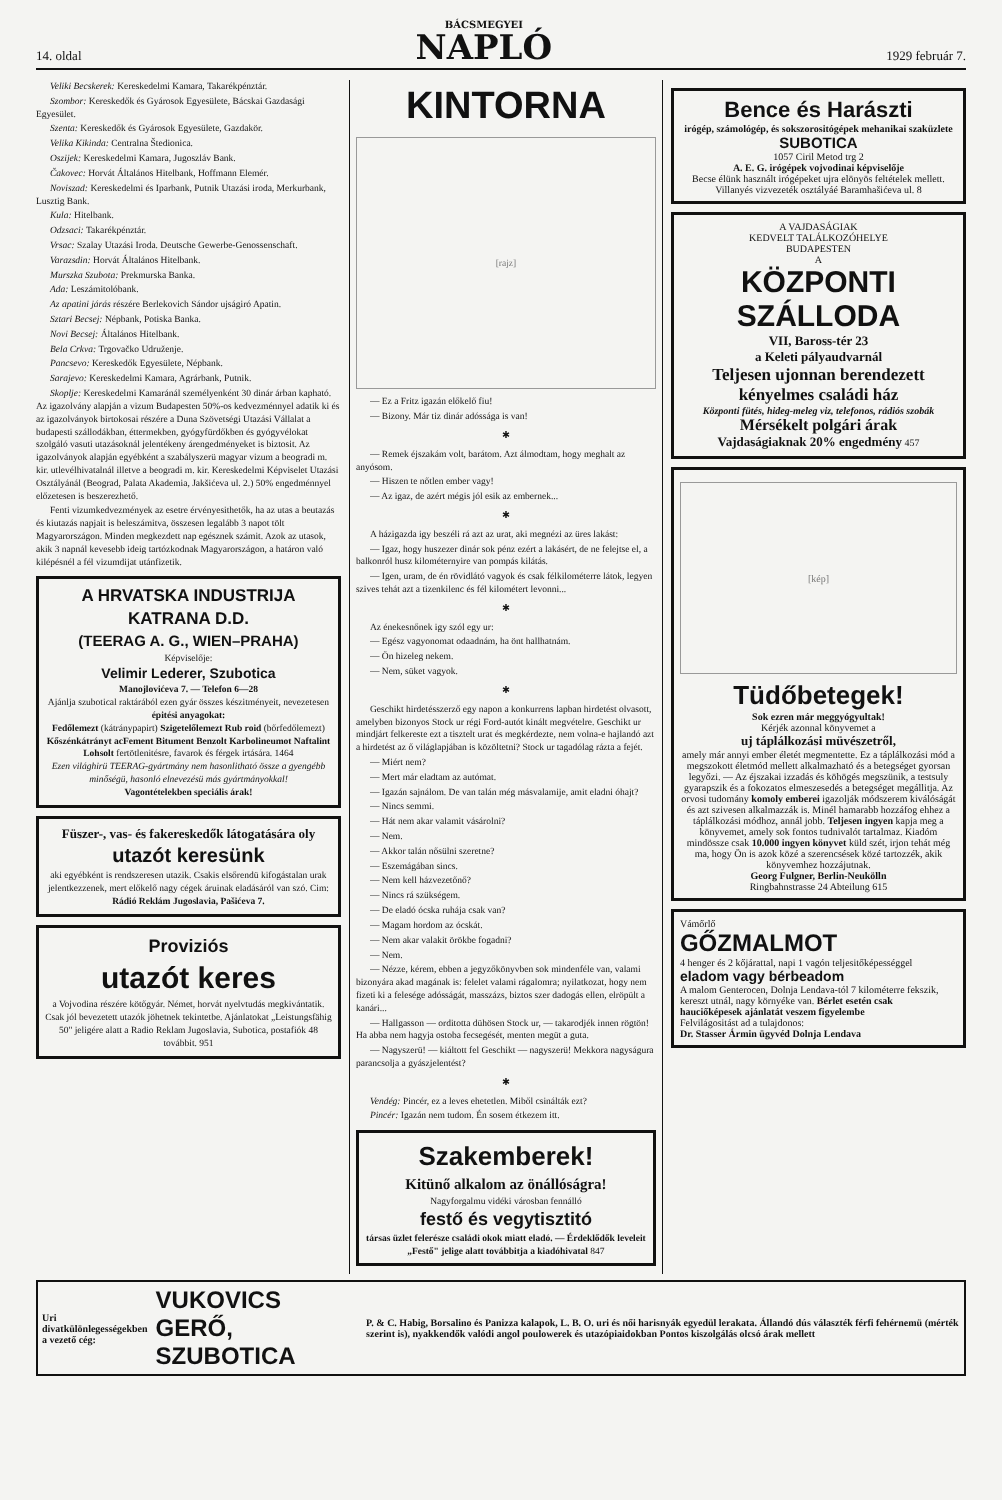14. oldal
BÁCSMEGYEI
NAPLÓ
1929 február 7.
Veliki Becskerek: Kereskedelmi Kamara, Takarékpénztár.
Szombor: Kereskedők és Gyárosok Egyesülete, Bácskai Gazdasági Egyesület.
Szenta: Kereskedők és Gyárosok Egyesülete, Gazdakör.
Velika Kikinda: Centralna Štedionica.
Oszijek: Kereskedelmi Kamara, Jugoszláv Bank.
Čakovec: Horvát Általános Hitelbank, Hoffmann Elemér.
Noviszad: Kereskedelmi és Iparbank, Putnik Utazási iroda, Merkurbank, Lusztig Bank.
Kula: Hitelbank.
Odzsaci: Takarékpénztár.
Vrsac: Szalay Utazási Iroda. Deutsche Gewerbe-Genossenschaft.
Varazsdin: Horvát Általános Hitelbank.
Murszka Szubota: Prekmurska Banka.
Ada: Leszámitolóbank.
Az apatini járás részére Berlekovich Sándor ujságiró Apatin.
Sztari Becsej: Népbank, Potiska Banka.
Novi Becsej: Általános Hitelbank.
Bela Crkva: Trgovačko Udruženje.
Pancsevo: Kereskedők Egyesülete, Népbank.
Sarajevo: Kereskedelmi Kamara, Agrárbank, Putnik.
Skoplje: Kereskedelmi Kamaránál személyenként 30 dinár árban kapható. Az igazolvány alapján a vizum Budapesten 50%-os kedvezménnyel adatik ki és az igazolványok birtokosai részére a Duna Szövetségi Utazási Vállalat a budapesti szállodákban, éttermekben, gyógyfürdőkben és gyógyvélokat szolgáló vasuti utazásoknál jelentékeny árengedményeket is biztosit. Az igazolványok alapján egyébként a szabályszerü magyar vizum a beogradi m. kir. utlevélhivatalnál illetve a beogradi m. kir. Kereskedelmi Képviselet Utazási Osztályánál (Beograd, Palata Akademia, Jakšićeva ul. 2.) 50% engedménnyel előzetesen is beszerezhető.
Fenti vizumkedvezmények az esetre érvényesithetők, ha az utas a beutazás és kiutazás napjait is beleszámitva, összesen legalább 3 napot tölt Magyarországon. Minden megkezdett nap egésznek számit. Azok az utasok, akik 3 napnál kevesebb ideig tartózkodnak Magyarországon, a határon való kilépésnél a fél vizumdijat utánfizetik.
A HRVATSKA INDUSTRIJA KATRANA D.D.
(TEERAG A. G., WIEN–PRAHA)
Képviselője:
Velimir Lederer, Szubotica
Manojlovićeva 7. — Telefon 6—28
Ajánlja szubotical raktárából ezen gyár összes készitményeit, nevezetesen épitési anyagokat:
Fedőlemezt (kátránypapirt) Szigetelőlemezt Rub roid (bőrfedőlemezt) Kőszénkátrányt acFement Bitument Benzolt Karbolineumot Naftalint Lohsolt fertötlenitésre, favarok és férgek irtására. 1464
Ezen világhirü TEERAG-gyártmány nem hasonlitható össze a gyengébb minőségü, hasonló elnevezésü más gyártmányokkal!
Vagontételekben speciális árak!
Füszer-, vas- és fakereskedők látogatására oly
utazót keresünk
aki egyébként is rendszeresen utazik. Csakis elsőrendü kifogástalan urak jelentkezzenek, mert előkelő nagy cégek áruinak eladásáról van szó. Cim: Rádió Reklám Jugoslavia, Pašićeva 7.
Proviziós
utazót keres
a Vojvodina részére kötőgyár. Német, horvát nyelvtudás megkivántatik. Csak jól bevezetett utazók jöhetnek tekintetbe. Ajánlatokat „Leistungsfähig 50" jeligére alatt a Radio Reklam Jugoslavia, Subotica, postafiók 48 továbbit. 951
KINTORNA
[rajz]
— Ez a Fritz igazán előkelő fiu!
— Bizony. Már tiz dinár adóssága is van!
✱
— Remek éjszakám volt, barátom. Azt álmodtam, hogy meghalt az anyósom.
— Hiszen te nőtlen ember vagy!
— Az igaz, de azért mégis jól esik az embernek...
✱
A házigazda igy beszéli rá azt az urat, aki megnézi az üres lakást:
— Igaz, hogy huszezer dinár sok pénz ezért a lakásért, de ne felejtse el, a balkonról husz kilométernyire van pompás kilátás.
— Igen, uram, de én rövidlátó vagyok és csak félkilométerre látok, legyen szives tehát azt a tizenkilenc és fél kilométert levonni...
✱
Az énekesnőnek igy szól egy ur:
— Egész vagyonomat odaadnám, ha önt hallhatnám.
— Ön hizeleg nekem.
— Nem, süket vagyok.
✱
Geschikt hirdetésszerző egy napon a konkurrens lapban hirdetést olvasott, amelyben bizonyos Stock ur régi Ford-autót kinált megvételre. Geschikt ur mindjárt felkereste ezt a tisztelt urat és megkérdezte, nem volna-e hajlandó azt a hirdetést az ő világlapjában is közöltetni? Stock ur tagadólag rázta a fejét.
— Miért nem?
— Mert már eladtam az autómat.
— Igazán sajnálom. De van talán még másvalamije, amit eladni óhajt?
— Nincs semmi.
— Hát nem akar valamit vásárolni?
— Nem.
— Akkor talán nősülni szeretne?
— Eszemágában sincs.
— Nem kell házvezetőnő?
— Nincs rá szükségem.
— De eladó ócska ruhája csak van?
— Magam hordom az ócskát.
— Nem akar valakit örökbe fogadni?
— Nem.
— Nézze, kérem, ebben a jegyzőkönyvben sok mindenféle van, valami bizonyára akad magának is: felelet valami rágalomra; nyilatkozat, hogy nem fizeti ki a felesége adósságát, masszázs, biztos szer dadogás ellen, elröpült a kanári...
— Hallgasson — orditotta dühösen Stock ur, — takarodjék innen rögtön! Ha abba nem hagyja ostoba fecsegését, menten megüt a guta.
— Nagyszerü! — kiáltott fel Geschikt — nagyszerü! Mekkora nagyságura parancsolja a gyászjelentést?
✱
Vendég: Pincér, ez a leves ehetetlen. Miből csinálták ezt?
Pincér: Igazán nem tudom. Én sosem étkezem itt.
Szakemberek!
Kitünő alkalom az önállóságra!
Nagyforgalmu vidéki városban fennálló
festő és vegytisztitó
társas üzlet felerésze családi okok miatt eladó. — Érdeklődők leveleit „Festő" jelige alatt továbbitja a kiadóhivatal 847
Bence és Harászti
irógép, számológép, és sokszorositógépek mehanikai szaküzlete
SUBOTICA
1057 Ciril Metod trg 2
A. E. G. irógépek vojvodinai képviselője
Becse élünk használt irógépeket ujra elönyös feltételek mellett. Villanyés vizvezeték osztályáé Baramhašićeva ul. 8
A VAJDASÁGIAK
KEDVELT TALÁLKOZÓHELYE
BUDAPESTEN
A
KÖZPONTI SZÁLLODA
VII, Baross-tér 23
a Keleti pályaudvarnál
Teljesen ujonnan berendezett kényelmes családi ház
Központi fütés, hideg-meleg viz, telefonos, rádiós szobák
Mérsékelt polgári árak
Vajdaságiaknak 20% engedmény 457
[kép]
Tüdőbetegek!
Sok ezren már meggyógyultak!
Kérjék azonnal könyvemet a
uj táplálkozási müvészetről,
amely már annyi ember életét megmentette. Ez a táplálkozási mód a megszokott életmód mellett alkalmazható és a betegséget gyorsan legyőzi. — Az éjszakai izzadás és köhögés megszünik, a testsuly gyarapszik és a fokozatos elmeszesedés a betegséget megállitja. Az orvosi tudomány komoly emberei igazolják módszerem kiválóságát és azt szivesen alkalmazzák is. Minél hamarabb hozzáfog ehhez a táplálkozási módhoz, annál jobb. Teljesen ingyen kapja meg a könyvemet, amely sok fontos tudnivalót tartalmaz. Kiadóm mindössze csak 10.000 ingyen könyvet küld szét, irjon tehát még ma, hogy Ön is azok közé a szerencsések közé tartozzék, akik könyvemhez hozzájutnak.
Georg Fulgner, Berlin-Neukölln
Ringbahnstrasse 24 Abteilung 615
Vámőrlő
GŐZMALMOT
4 henger és 2 kőjárattal, napi 1 vagón teljesitőképességgel
eladom vagy bérbeadom
A malom Genterocen, Dolnja Lendava-tól 7 kilométerre fekszik, kereszt utnál, nagy környéke van. Bérlet esetén csak hauciőképesek ajánlatát veszem figyelembe
Felvilágositást ad a tulajdonos:
Dr. Stasser Ármin ügyvéd Dolnja Lendava
Uri divatkülönlegességekben a vezető cég: VUKOVICS GERŐ, SZUBOTICA P. & C. Habig, Borsalino és Panizza kalapok, L. B. O. uri és női harisnyák egyedül lerakata. Állandó dús választék férfi fehérnemü (mérték szerint is), nyakkendők valódi angol poulowerek és utazópiaidokban Pontos kiszolgálás olcsó árak mellett